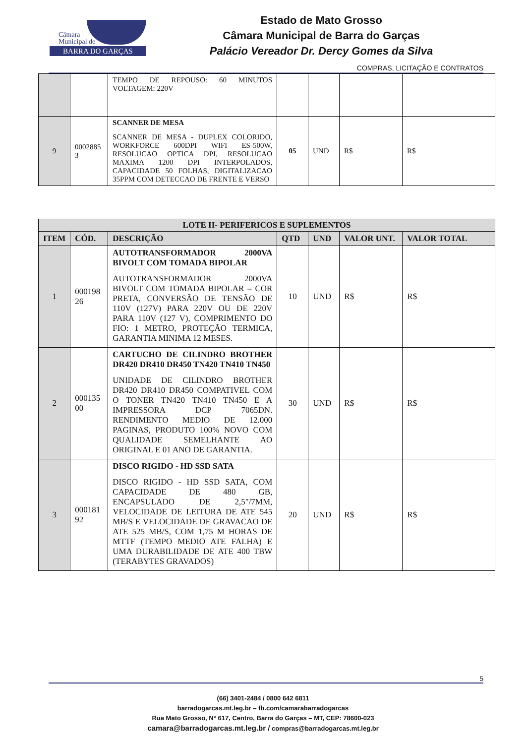Câmara
Municipal de
BARRA DO GARÇAS
Estado de Mato Grosso
Câmara Municipal de Barra do Garças
Palácio Vereador Dr. Dercy Gomes da Silva
COMPRAS, LICITAÇÃO E CONTRATOS
| | | TEMPO DE REPOUSO: 60 MINUTOS VOLTAGEM: 220V | | | | |
| 9 | 0002885 3 | SCANNER DE MESA SCANNER DE MESA - DUPLEX COLORIDO, WORKFORCE 600DPI WIFI ES-500W, RESOLUCAO OPTICA DPI, RESOLUCAO MAXIMA 1200 DPI INTERPOLADOS, CAPACIDADE 50 FOLHAS, DIGITALIZACAO 35PPM COM DETECCAO DE FRENTE E VERSO | 05 | UND | R$ | R$ |
| LOTE II- PERIFERICOS E SUPLEMENTOS | | | | | | |
| --- | --- | --- | --- | --- | --- | --- |
| ITEM | CÓD. | DESCRIÇÃO | QTD | UND | VALOR UNT. | VALOR TOTAL |
| 1 | 000198 26 | AUTOTRANSFORMADOR 2000VA BIVOLT COM TOMADA BIPOLAR AUTOTRANSFORMADOR 2000VA BIVOLT COM TOMADA BIPOLAR – COR PRETA, CONVERSÃO DE TENSÃO DE 110V (127V) PARA 220V OU DE 220V PARA 110V (127 V), COMPRIMENTO DO FIO: 1 METRO, PROTEÇÃO TERMICA, GARANTIA MINIMA 12 MESES. | 10 | UND | R$ | R$ |
| 2 | 000135 00 | CARTUCHO DE CILINDRO BROTHER DR420 DR410 DR450 TN420 TN410 TN450 UNIDADE DE CILINDRO BROTHER DR420 DR410 DR450 COMPATIVEL COM O TONER TN420 TN410 TN450 E A IMPRESSORA DCP 7065DN. RENDIMENTO MEDIO DE 12.000 PAGINAS, PRODUTO 100% NOVO COM QUALIDADE SEMELHANTE AO ORIGINAL E 01 ANO DE GARANTIA. | 30 | UND | R$ | R$ |
| 3 | 000181 92 | DISCO RIGIDO - HD SSD SATA DISCO RIGIDO - HD SSD SATA, COM CAPACIDADE DE 480 GB, ENCAPSULADO DE 2,5"/7MM, VELOCIDADE DE LEITURA DE ATE 545 MB/S E VELOCIDADE DE GRAVACAO DE ATE 525 MB/S, COM 1,75 M HORAS DE MTTF (TEMPO MEDIO ATE FALHA) E UMA DURABILIDADE DE ATE 400 TBW (TERABYTES GRAVADOS) | 20 | UND | R$ | R$ |
5
(66) 3401-2484 / 0800 642 6811
barradogarcas.mt.leg.br – fb.com/camarabarradogarcas
Rua Mato Grosso, N° 617, Centro, Barra do Garças – MT, CEP: 78600-023
camara@barradogarcas.mt.leg.br / compras@barradogarcas.mt.leg.br